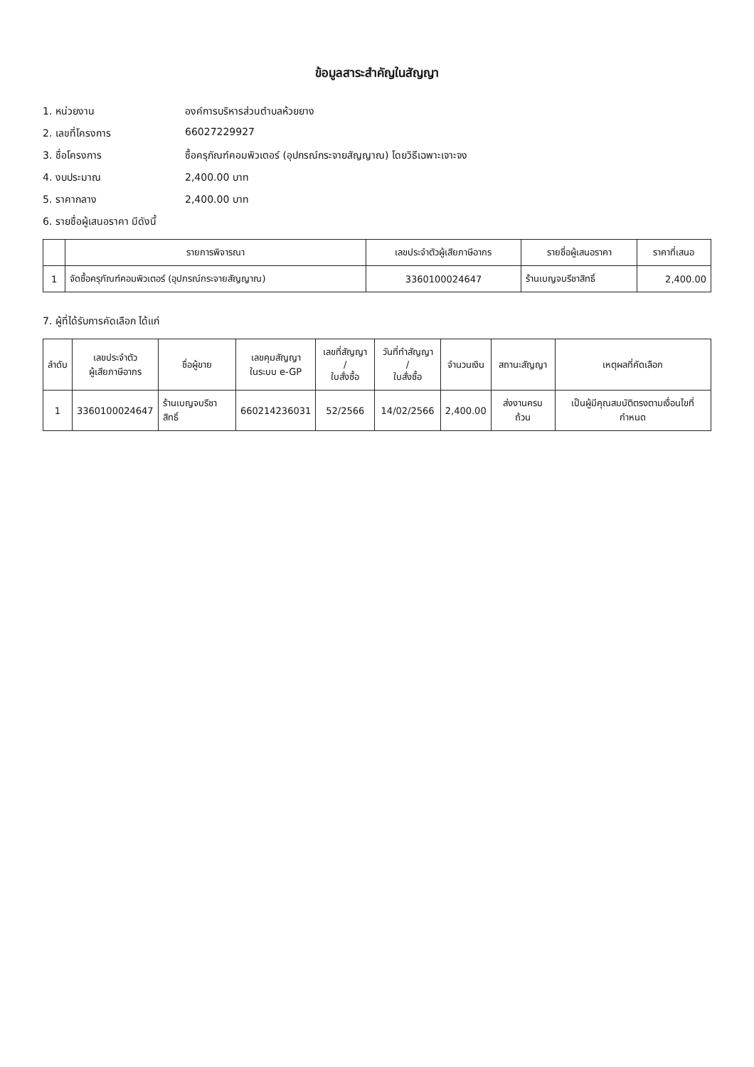ข้อมูลสาระสำคัญในสัญญา
1. หน่วยงาน องค์การบริหารส่วนตำบลห้วยยาง
2. เลขที่โครงการ 66027229927
3. ชื่อโครงการ ซื้อครุภัณฑ์คอมพิวเตอร์ (อุปกรณ์กระจายสัญญาณ) โดยวิธีเฉพาะเจาะจง
4. งบประมาณ 2,400.00 บาท
5. ราคากลาง 2,400.00 บาท
6. รายชื่อผู้เสนอราคา มีดังนี้
| | รายการพิจารณา | เลขประจำตัวผู้เสียภาษีอากร | รายชื่อผู้เสนอราคา | ราคาที่เสนอ |
| --- | --- | --- | --- | --- |
| 1 | จัดซื้อครุภัณฑ์คอมพิวเตอร์ (อุปกรณ์กระจายสัญญาณ) | 3360100024647 | ร้านเบญจบรีชาสิทธิ์ | 2,400.00 |
7. ผู้ที่ได้รับการคัดเลือก ได้แก่
| ลำดับ | เลขประจำตัว ผู้เสียภาษีอากร | ชื่อผู้ขาย | เลขคุมสัญญา ในระบบ e-GP | เลขที่สัญญา / ใบสั่งซื้อ | วันที่ทำสัญญา / ใบสั่งซื้อ | จำนวนเงิน | สถานะสัญญา | เหตุผลที่คัดเลือก |
| --- | --- | --- | --- | --- | --- | --- | --- | --- |
| 1 | 3360100024647 | ร้านเบญจบรีชาสิทธิ์ | 660214236031 | 52/2566 | 14/02/2566 | 2,400.00 | ส่งงานครบถ้วน | เป็นผู้มีคุณสมบัติตรงตามเงื่อนไขที่กำหนด |